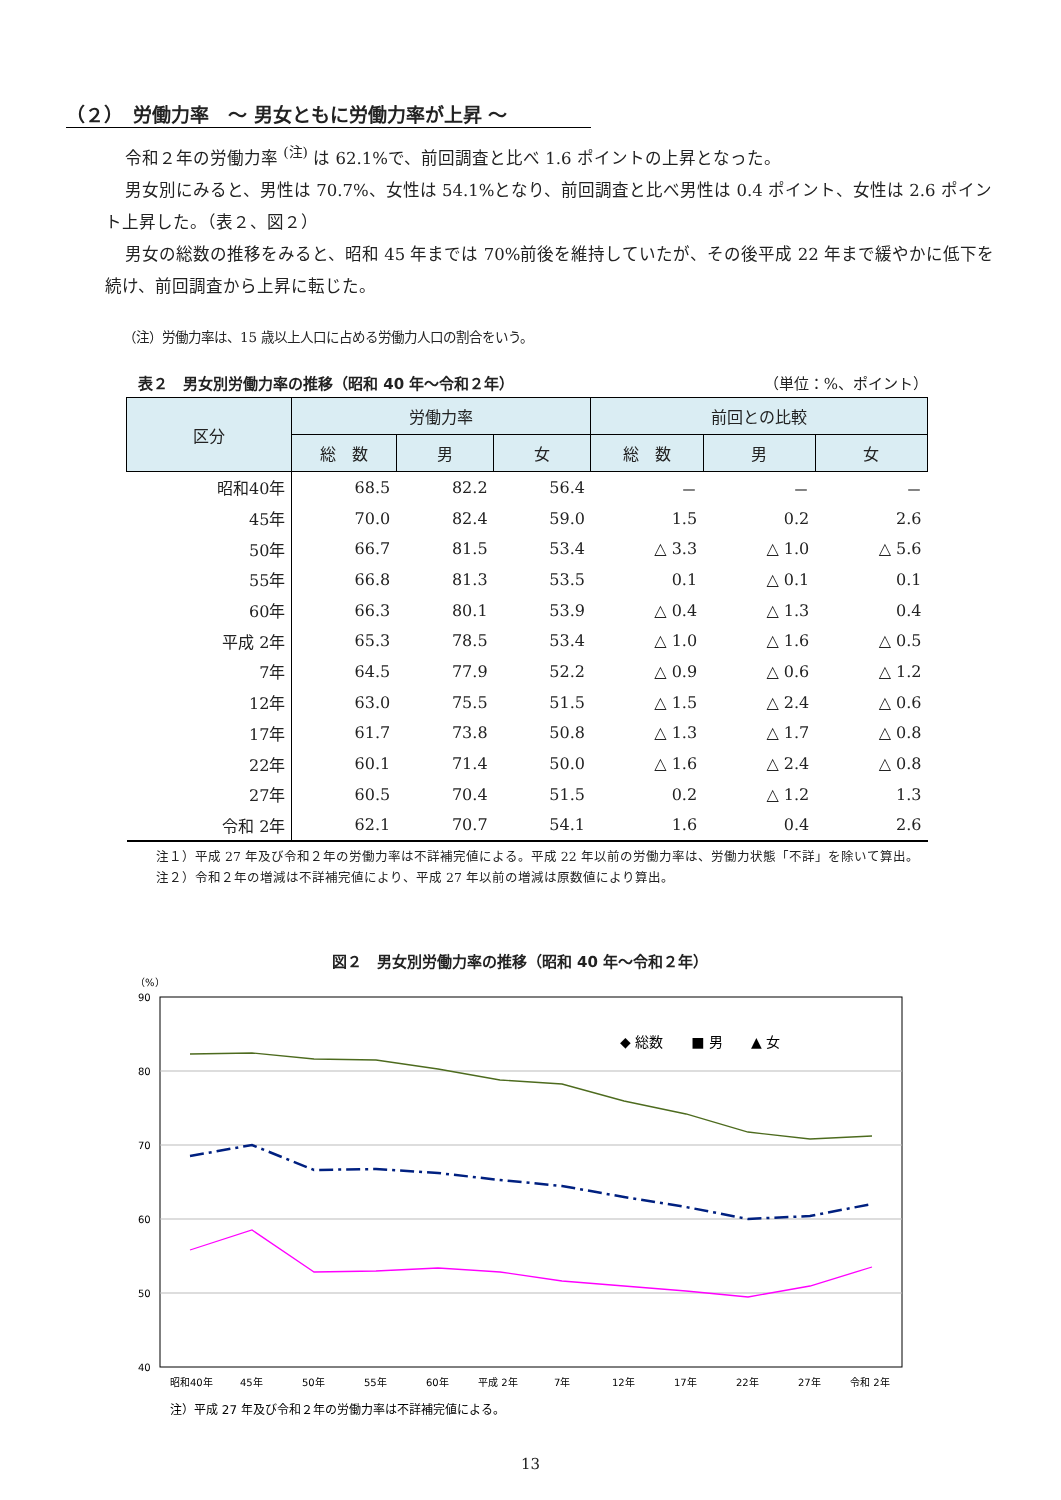（２）　労働力率　～ 男女ともに労働力率が上昇 ～
令和２年の労働力率 <sup>(注)</sup> は 62.1%で、前回調査と比べ 1.6 ポイントの上昇となった。
男女別にみると、男性は 70.7%、女性は 54.1%となり、前回調査と比べ男性は 0.4 ポイント、女性は 2.6 ポイント上昇した。（表２、図２）
男女の総数の推移をみると、昭和 45 年までは 70%前後を維持していたが、その後平成 22 年まで緩やかに低下を続け、前回調査から上昇に転じた。
（注）労働力率は、15 歳以上人口に占める労働力人口の割合をいう。
表２　男女別労働力率の推移（昭和 40 年～令和２年） （単位：%、ポイント）
| 区分 | 労働力率 | | | 前回との比較 | | |
| --- | --- | --- | --- | --- | --- | --- |
| | 総 数 | 男 | 女 | 総 数 | 男 | 女 |
| 昭和40年 | 68.5 | 82.2 | 56.4 | － | － | － |
| 45年 | 70.0 | 82.4 | 59.0 | 1.5 | 0.2 | 2.6 |
| 50年 | 66.7 | 81.5 | 53.4 | △ 3.3 | △ 1.0 | △ 5.6 |
| 55年 | 66.8 | 81.3 | 53.5 | 0.1 | △ 0.1 | 0.1 |
| 60年 | 66.3 | 80.1 | 53.9 | △ 0.4 | △ 1.3 | 0.4 |
| 平成 2年 | 65.3 | 78.5 | 53.4 | △ 1.0 | △ 1.6 | △ 0.5 |
| 7年 | 64.5 | 77.9 | 52.2 | △ 0.9 | △ 0.6 | △ 1.2 |
| 12年 | 63.0 | 75.5 | 51.5 | △ 1.5 | △ 2.4 | △ 0.6 |
| 17年 | 61.7 | 73.8 | 50.8 | △ 1.3 | △ 1.7 | △ 0.8 |
| 22年 | 60.1 | 71.4 | 50.0 | △ 1.6 | △ 2.4 | △ 0.8 |
| 27年 | 60.5 | 70.4 | 51.5 | 0.2 | △ 1.2 | 1.3 |
| 令和 2年 | 62.1 | 70.7 | 54.1 | 1.6 | 0.4 | 2.6 |
注１）平成 27 年及び令和２年の労働力率は不詳補完値による。平成 22 年以前の労働力率は、労働力状態「不詳」を除いて算出。
注２）令和２年の増減は不詳補完値により、平成 27 年以前の増減は原数値により算出。
図２　男女別労働力率の推移（昭和 40 年～令和２年）
（%）
90
80
70
60
50
40
◆ 総数　　■ 男　　▲ 女
昭和40年
45年
50年
55年
60年
平成 2年
7年
12年
17年
22年
27年
令和 2年
注）平成 27 年及び令和２年の労働力率は不詳補完値による。
13